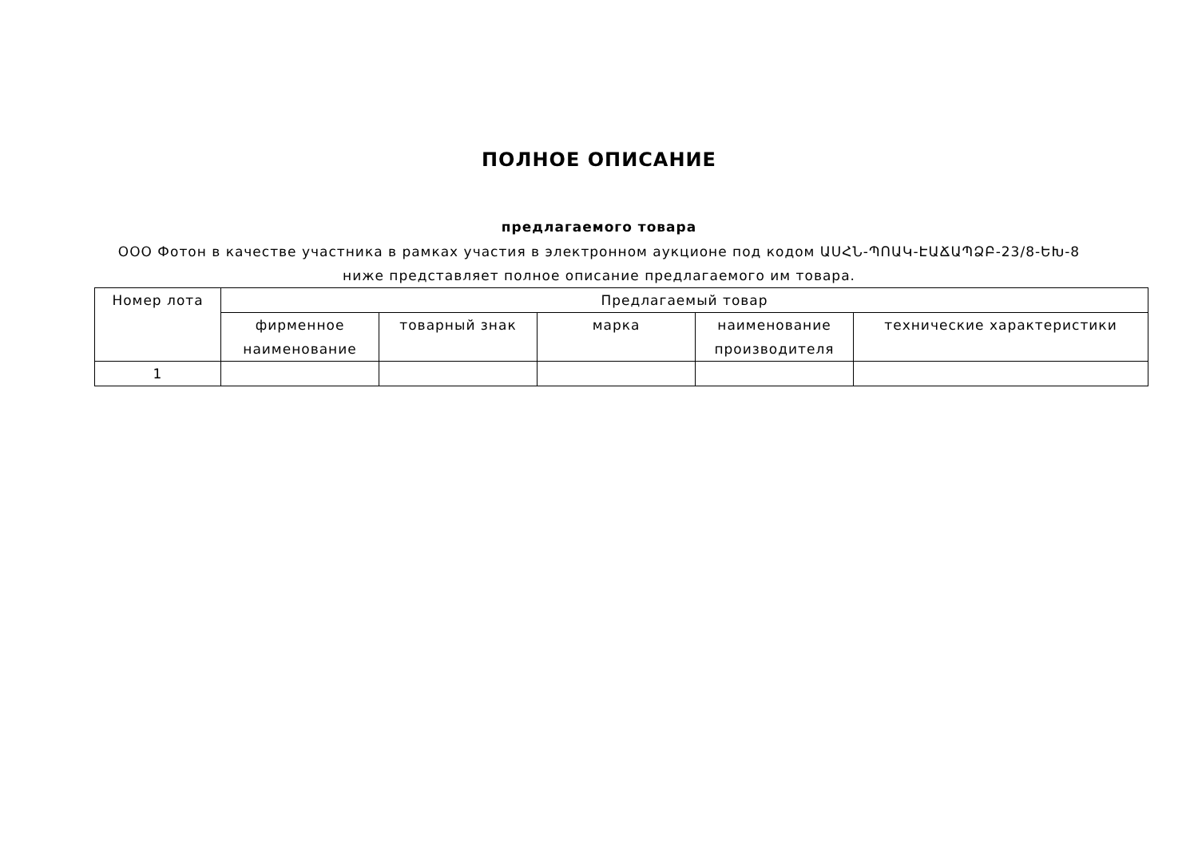ПОЛНОЕ ОПИСАНИЕ
предлагаемого товара
ООО Фотон в качестве участника в рамках участия в электронном аукционе под кодом ԱՍՀՆ-ՊՈԱԿ-ԷԱՃԱՊՁԲ-23/8-ԵԽ-8 ниже представляет полное описание предлагаемого им товара.
| Номер лота | Предлагаемый товар | | | | |
| --- | --- | --- | --- | --- | --- |
| | фирменное наименование | товарный знак | марка | наименование производителя | технические характеристики |
| 1 | | | | | |